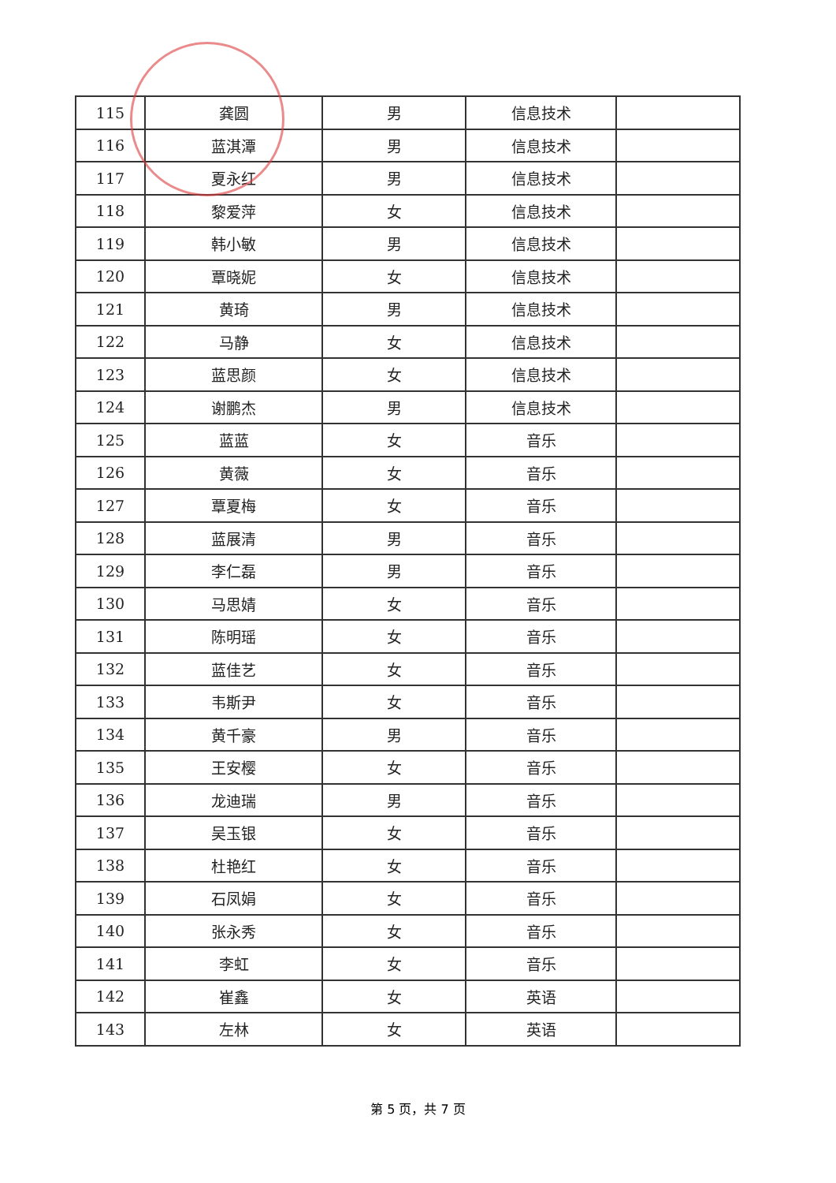| 115 | 龚圆 | 男 | 信息技术 | |
| 116 | 蓝淇潭 | 男 | 信息技术 | |
| 117 | 夏永红 | 男 | 信息技术 | |
| 118 | 黎爱萍 | 女 | 信息技术 | |
| 119 | 韩小敏 | 男 | 信息技术 | |
| 120 | 覃晓妮 | 女 | 信息技术 | |
| 121 | 黄琦 | 男 | 信息技术 | |
| 122 | 马静 | 女 | 信息技术 | |
| 123 | 蓝思颜 | 女 | 信息技术 | |
| 124 | 谢鹏杰 | 男 | 信息技术 | |
| 125 | 蓝蓝 | 女 | 音乐 | |
| 126 | 黄薇 | 女 | 音乐 | |
| 127 | 覃夏梅 | 女 | 音乐 | |
| 128 | 蓝展清 | 男 | 音乐 | |
| 129 | 李仁磊 | 男 | 音乐 | |
| 130 | 马思婧 | 女 | 音乐 | |
| 131 | 陈明瑶 | 女 | 音乐 | |
| 132 | 蓝佳艺 | 女 | 音乐 | |
| 133 | 韦斯尹 | 女 | 音乐 | |
| 134 | 黄千豪 | 男 | 音乐 | |
| 135 | 王安樱 | 女 | 音乐 | |
| 136 | 龙迪瑞 | 男 | 音乐 | |
| 137 | 吴玉银 | 女 | 音乐 | |
| 138 | 杜艳红 | 女 | 音乐 | |
| 139 | 石凤娟 | 女 | 音乐 | |
| 140 | 张永秀 | 女 | 音乐 | |
| 141 | 李虹 | 女 | 音乐 | |
| 142 | 崔鑫 | 女 | 英语 | |
| 143 | 左林 | 女 | 英语 | |
第 5 页，共 7 页